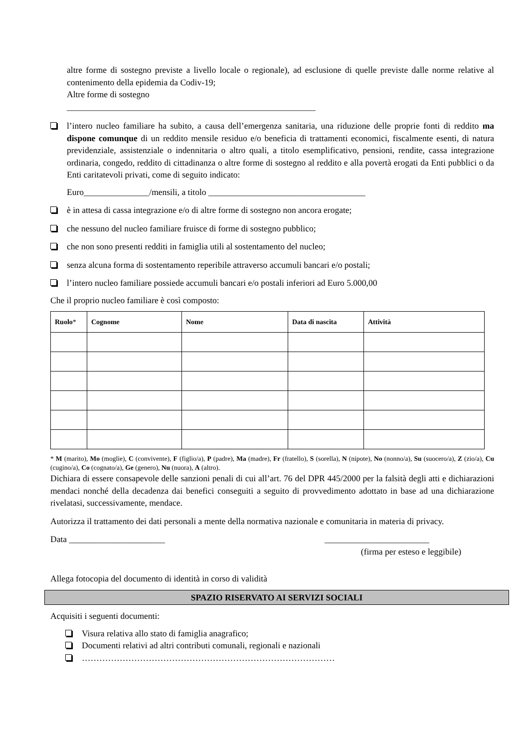altre forme di sostegno previste a livello locale o regionale), ad esclusione di quelle previste dalle norme relative al contenimento della epidemia da Codiv-19;
Altre forme di sostegno
_________________________________________________________
l’intero nucleo familiare ha subito, a causa dell’emergenza sanitaria, una riduzione delle proprie fonti di reddito ma dispone comunque di un reddito mensile residuo e/o beneficia di trattamenti economici, fiscalmente esenti, di natura previdenziale, assistenziale o indennitaria o altro quali, a titolo esemplificativo, pensioni, rendite, cassa integrazione ordinaria, congedo, reddito di cittadinanza o altre forme di sostegno al reddito e alla povertà erogati da Enti pubblici o da Enti caritatevoli privati, come di seguito indicato:
Euro_______________/mensili, a titolo ____________________________________
è in attesa di cassa integrazione e/o di altre forme di sostegno non ancora erogate;
che nessuno del nucleo familiare fruisce di forme di sostegno pubblico;
che non sono presenti redditi in famiglia utili al sostentamento del nucleo;
senza alcuna forma di sostentamento reperibile attraverso accumuli bancari e/o postali;
l’intero nucleo familiare possiede accumuli bancari e/o postali inferiori ad Euro 5.000,00
Che il proprio nucleo familiare è così composto:
| Ruolo * | Cognome | Nome | Data di nascita | Attività |
| --- | --- | --- | --- | --- |
* M (marito), Mo (moglie), C (convivente), F (figlio/a), P (padre), Ma (madre), Fr (fratello), S (sorella), N (nipote), No (nonno/a), Su (suocero/a), Z (zio/a), Cu (cugino/a), Co (cognato/a), Ge (genero), Nu (nuora), A (altro).
Dichiara di essere consapevole delle sanzioni penali di cui all’art. 76 del DPR 445/2000 per la falsità degli atti e dichiarazioni mendaci nonché della decadenza dai benefici conseguiti a seguito di provvedimento adottato in base ad una dichiarazione rivelatasi, successivamente, mendace.
Autorizza il trattamento dei dati personali a mente della normativa nazionale e comunitaria in materia di privacy.
Data ______________________ ________________________
(firma per esteso e leggibile)
Allega fotocopia del documento di identità in corso di validità
SPAZIO RISERVATO AI SERVIZI SOCIALI
Acquisiti i seguenti documenti:
Visura relativa allo stato di famiglia anagrafico;
Documenti relativi ad altri contributi comunali, regionali e nazionali
……………………………………………………………………………